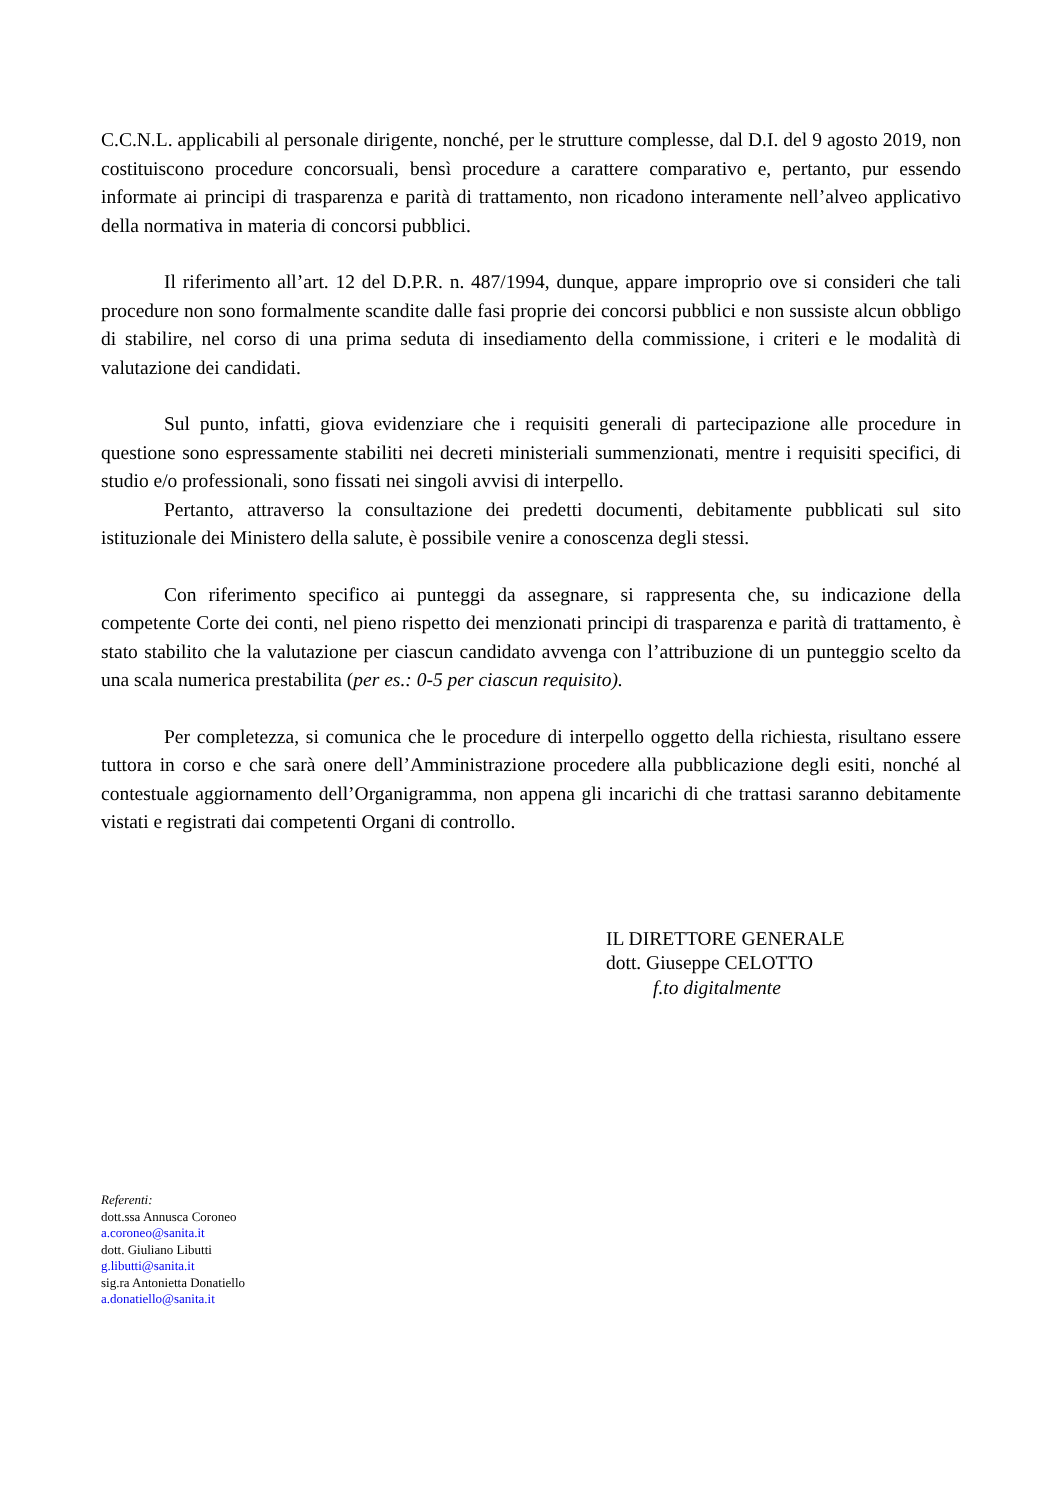C.C.N.L. applicabili al personale dirigente, nonché, per le strutture complesse, dal D.I. del 9 agosto 2019, non costituiscono procedure concorsuali, bensì procedure a carattere comparativo e, pertanto, pur essendo informate ai principi di trasparenza e parità di trattamento, non ricadono interamente nell’alveo applicativo della normativa in materia di concorsi pubblici.
Il riferimento all’art. 12 del D.P.R. n. 487/1994, dunque, appare improprio ove si consideri che tali procedure non sono formalmente scandite dalle fasi proprie dei concorsi pubblici e non sussiste alcun obbligo di stabilire, nel corso di una prima seduta di insediamento della commissione, i criteri e le modalità di valutazione dei candidati.
Sul punto, infatti, giova evidenziare che i requisiti generali di partecipazione alle procedure in questione sono espressamente stabiliti nei decreti ministeriali summenzionati, mentre i requisiti specifici, di studio e/o professionali, sono fissati nei singoli avvisi di interpello.
Pertanto, attraverso la consultazione dei predetti documenti, debitamente pubblicati sul sito istituzionale dei Ministero della salute, è possibile venire a conoscenza degli stessi.
Con riferimento specifico ai punteggi da assegnare, si rappresenta che, su indicazione della competente Corte dei conti, nel pieno rispetto dei menzionati principi di trasparenza e parità di trattamento, è stato stabilito che la valutazione per ciascun candidato avvenga con l’attribuzione di un punteggio scelto da una scala numerica prestabilita (per es.: 0-5 per ciascun requisito).
Per completezza, si comunica che le procedure di interpello oggetto della richiesta, risultano essere tuttora in corso e che sarà onere dell’Amministrazione procedere alla pubblicazione degli esiti, nonché al contestuale aggiornamento dell’Organigramma, non appena gli incarichi di che trattasi saranno debitamente vistati e registrati dai competenti Organi di controllo.
IL DIRETTORE GENERALE
dott. Giuseppe CELOTTO
f.to digitalmente
Referenti:
dott.ssa Annusca Coroneo
a.coroneo@sanita.it
dott. Giuliano Libutti
g.libutti@sanita.it
sig.ra Antonietta Donatiello
a.donatiello@sanita.it